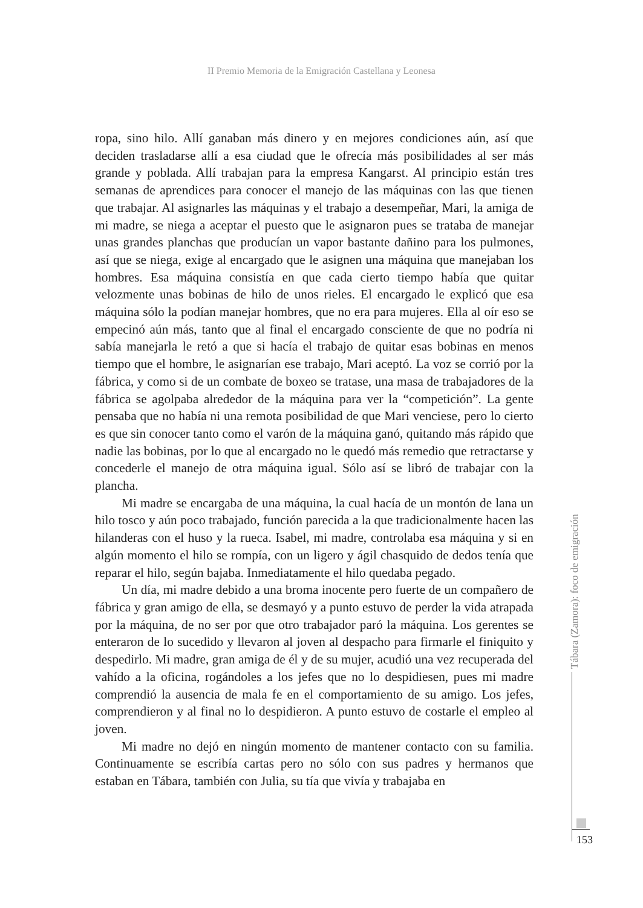II Premio Memoria de la Emigración Castellana y Leonesa
ropa, sino hilo. Allí ganaban más dinero y en mejores condiciones aún, así que deciden trasladarse allí a esa ciudad que le ofrecía más posibilidades al ser más grande y poblada. Allí trabajan para la empresa Kangarst. Al principio están tres semanas de aprendices para conocer el manejo de las máquinas con las que tienen que trabajar. Al asignarles las máquinas y el trabajo a desempeñar, Mari, la amiga de mi madre, se niega a aceptar el puesto que le asignaron pues se trataba de manejar unas grandes planchas que producían un vapor bastante dañino para los pulmones, así que se niega, exige al encargado que le asignen una máquina que manejaban los hombres. Esa máquina consistía en que cada cierto tiempo había que quitar velozmente unas bobinas de hilo de unos rieles. El encargado le explicó que esa máquina sólo la podían manejar hombres, que no era para mujeres. Ella al oír eso se empecinó aún más, tanto que al final el encargado consciente de que no podría ni sabía manejarla le retó a que si hacía el trabajo de quitar esas bobinas en menos tiempo que el hombre, le asignarían ese trabajo, Mari aceptó. La voz se corrió por la fábrica, y como si de un combate de boxeo se tratase, una masa de trabajadores de la fábrica se agolpaba alrededor de la máquina para ver la “competición”. La gente pensaba que no había ni una remota posibilidad de que Mari venciese, pero lo cierto es que sin conocer tanto como el varón de la máquina ganó, quitando más rápido que nadie las bobinas, por lo que al encargado no le quedó más remedio que retractarse y concederle el manejo de otra máquina igual. Sólo así se libró de trabajar con la plancha.
Mi madre se encargaba de una máquina, la cual hacía de un montón de lana un hilo tosco y aún poco trabajado, función parecida a la que tradicionalmente hacen las hilanderas con el huso y la rueca. Isabel, mi madre, controlaba esa máquina y si en algún momento el hilo se rompía, con un ligero y ágil chasquido de dedos tenía que reparar el hilo, según bajaba. Inmediatamente el hilo quedaba pegado.
Un día, mi madre debido a una broma inocente pero fuerte de un compañero de fábrica y gran amigo de ella, se desmayó y a punto estuvo de perder la vida atrapada por la máquina, de no ser por que otro trabajador paró la máquina. Los gerentes se enteraron de lo sucedido y llevaron al joven al despacho para firmarle el finiquito y despedirlo. Mi madre, gran amiga de él y de su mujer, acudió una vez recuperada del vahído a la oficina, rogándoles a los jefes que no lo despidiesen, pues mi madre comprendió la ausencia de mala fe en el comportamiento de su amigo. Los jefes, comprendieron y al final no lo despidieron. A punto estuvo de costarle el empleo al joven.
Mi madre no dejó en ningún momento de mantener contacto con su familia. Continuamente se escribía cartas pero no sólo con sus padres y hermanos que estaban en Tábara, también con Julia, su tía que vivía y trabajaba en
Tábara (Zamora): foco de emigración
153